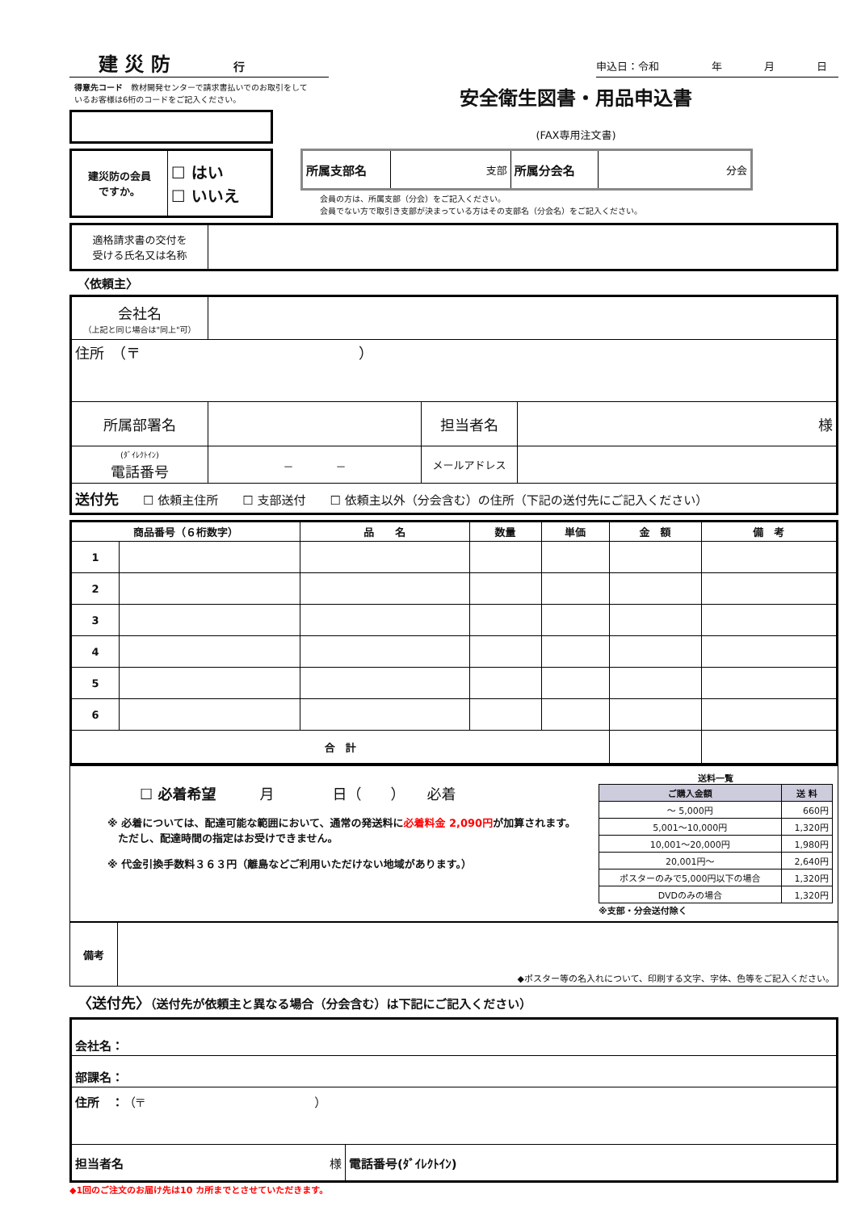建 災 防 行
申込日：令和　　　　　年　　　　月　　　　日
得意先コード　教材開発センターで請求書払いでのお取引をしているお客様は6桁のコードをご記入ください。
安全衛生図書・用品申込書
(FAX専用注文書)
| 建災防の会員 ですか。 | ☐ はい ☐ いいえ |
| 所属支部名 | 支部 | 所属分会名 | 分会 |
会員の方は、所属支部（分会）をご記入ください。
会員でない方で取引き支部が決まっている方はその支部名（分会名）をご記入ください。
| 適格請求書の交付を 受ける氏名又は名称 | |
〈依頼主〉
| 会社名 （上記と同じ場合は"同上"可） | | | |
| 住所 （〒 ） | | | |
| 所属部署名 | | 担当者名 | 様 |
| (ﾀﾞｲﾚｸﾄｲﾝ) 電話番号 | － － | メールアドレス | |
| 送付先 ☐ 依頼主住所 ☐ 支部送付 ☐ 依頼主以外（分会含む）の住所（下記の送付先にご記入ください） | | | |
| 商品番号（６桁数字） | | 品 名 | 数量 | 単価 | 金 額 | 備 考 |
| --- | --- | --- | --- | --- | --- | --- |
| 1 | | | | | | |
| 2 | | | | | | |
| 3 | | | | | | |
| 4 | | | | | | |
| 5 | | | | | | |
| 6 | | | | | | |
| 合 計 | | | | | | |
☐ 必着希望　　　月　　　　日（　　）　　必着
※ 必着については、配達可能な範囲において、通常の発送料に必着料金 2,090円が加算されます。
　ただし、配達時間の指定はお受けできません。
※ 代金引換手数料３６３円（離島などご利用いただけない地域があります。）
送料一覧
| ご購入金額 | 送 料 |
| --- | --- |
| ～ 5,000円 | 660円 |
| 5,001～10,000円 | 1,320円 |
| 10,001～20,000円 | 1,980円 |
| 20,001円～ | 2,640円 |
| ポスターのみで5,000円以下の場合 | 1,320円 |
| DVDのみの場合 | 1,320円 |
※支部・分会送付除く
| 備考 | ◆ポスター等の名入れについて、印刷する文字、字体、色等をご記入ください。 |
〈送付先〉（送付先が依頼主と異なる場合（分会含む）は下記にご記入ください）
| 会社名： | |
| 部課名： | |
| 住所 ： （〒 ） | |
| 担当者名 様 | 電話番号(ﾀﾞｲﾚｸﾄｲﾝ) |
◆1回のご注文のお届け先は10 カ所までとさせていただきます。